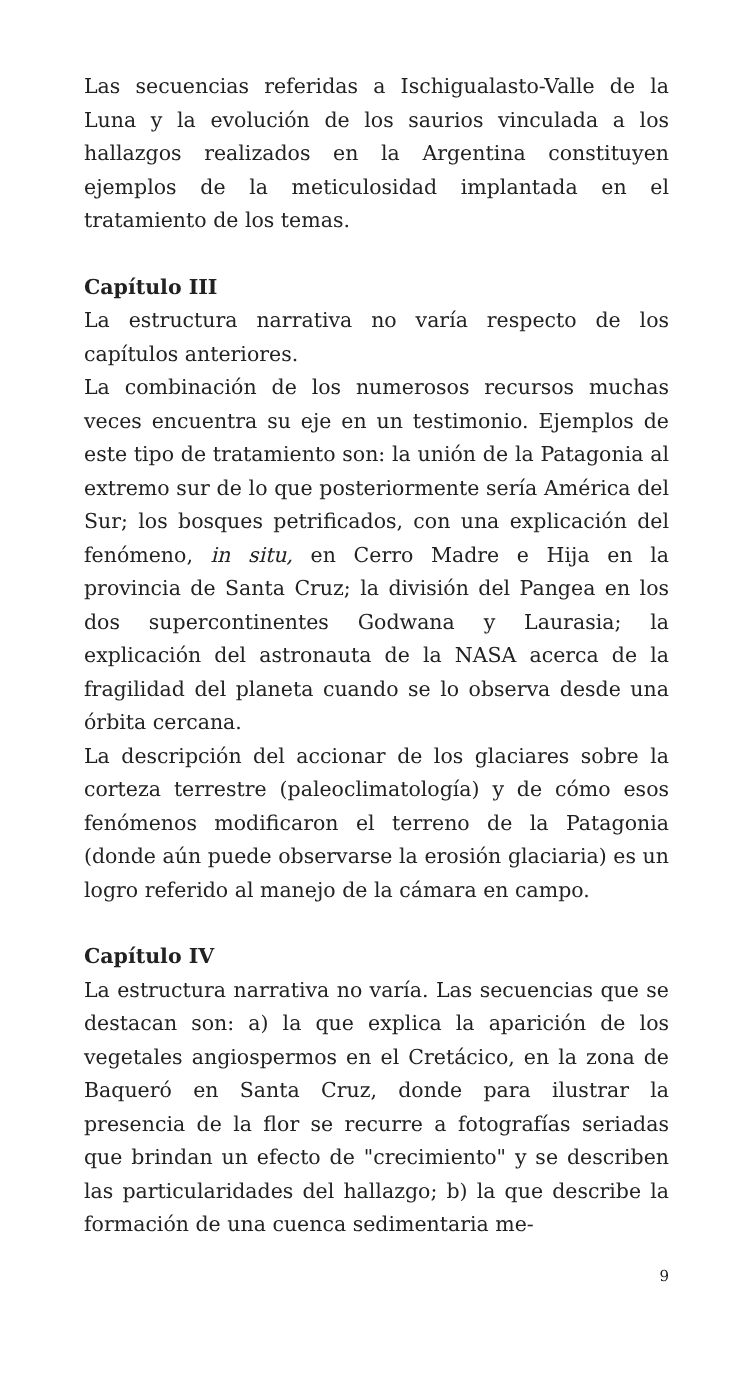Las secuencias referidas a Ischigualasto-Valle de la Luna y la evolución de los saurios vinculada a los hallazgos realizados en la Argentina constituyen ejemplos de la meticulosidad implantada en el tratamiento de los temas.
Capítulo III
La estructura narrativa no varía respecto de los capítulos anteriores.
La combinación de los numerosos recursos muchas veces encuentra su eje en un testimonio. Ejemplos de este tipo de tratamiento son: la unión de la Patagonia al extremo sur de lo que posteriormente sería América del Sur; los bosques petrificados, con una explicación del fenómeno, in situ, en Cerro Madre e Hija en la provincia de Santa Cruz; la división del Pangea en los dos supercontinentes Godwana y Laurasia; la explicación del astronauta de la NASA acerca de la fragilidad del planeta cuando se lo observa desde una órbita cercana.
La descripción del accionar de los glaciares sobre la corteza terrestre (paleoclimatología) y de cómo esos fenómenos modificaron el terreno de la Patagonia (donde aún puede observarse la erosión glaciaria) es un logro referido al manejo de la cámara en campo.
Capítulo IV
La estructura narrativa no varía. Las secuencias que se destacan son: a) la que explica la aparición de los vegetales angiospermos en el Cretácico, en la zona de Baqueró en Santa Cruz, donde para ilustrar la presencia de la flor se recurre a fotografías seriadas que brindan un efecto de "crecimiento" y se describen las particularidades del hallazgo; b) la que describe la formación de una cuenca sedimentaria me-
9